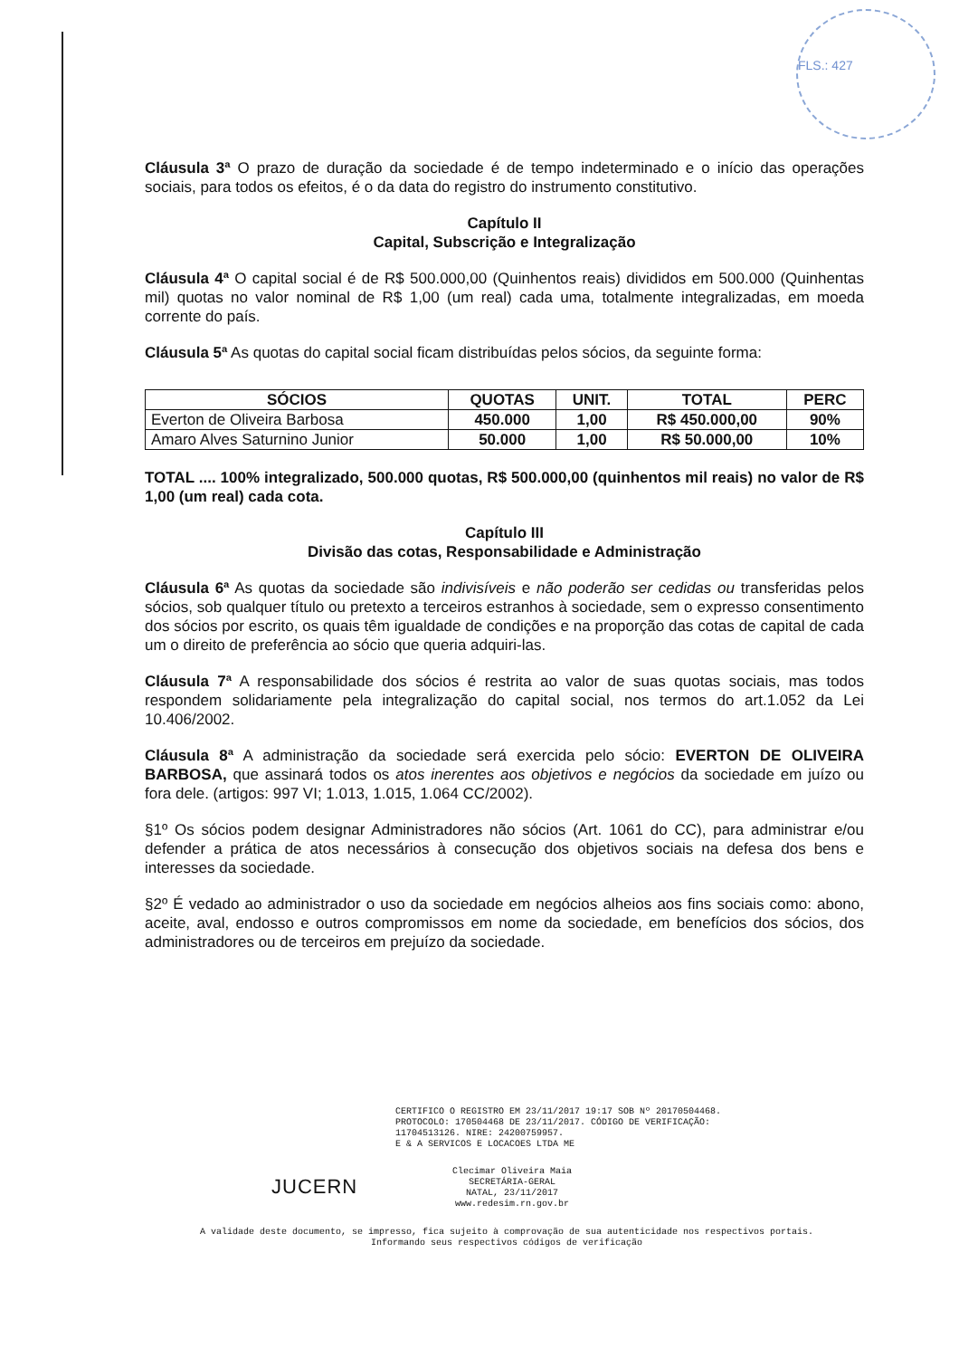FLS.: 427
Cláusula 3ª O prazo de duração da sociedade é de tempo indeterminado e o início das operações sociais, para todos os efeitos, é o da data do registro do instrumento constitutivo.
Capítulo II
Capital, Subscrição e Integralização
Cláusula 4ª O capital social é de R$ 500.000,00 (Quinhentos reais) divididos em 500.000 (Quinhentas mil) quotas no valor nominal de R$ 1,00 (um real) cada uma, totalmente integralizadas, em moeda corrente do país.
Cláusula 5ª As quotas do capital social ficam distribuídas pelos sócios, da seguinte forma:
| SÓCIOS | QUOTAS | UNIT. | TOTAL | PERC |
| --- | --- | --- | --- | --- |
| Everton de Oliveira Barbosa | 450.000 | 1,00 | R$ 450.000,00 | 90% |
| Amaro Alves Saturnino Junior | 50.000 | 1,00 | R$ 50.000,00 | 10% |
TOTAL .... 100% integralizado, 500.000 quotas, R$ 500.000,00 (quinhentos mil reais) no valor de R$ 1,00 (um real) cada cota.
Capítulo III
Divisão das cotas, Responsabilidade e Administração
Cláusula 6ª As quotas da sociedade são indivisíveis e não poderão ser cedidas ou transferidas pelos sócios, sob qualquer título ou pretexto a terceiros estranhos à sociedade, sem o expresso consentimento dos sócios por escrito, os quais têm igualdade de condições e na proporção das cotas de capital de cada um o direito de preferência ao sócio que queria adquiri-las.
Cláusula 7ª A responsabilidade dos sócios é restrita ao valor de suas quotas sociais, mas todos respondem solidariamente pela integralização do capital social, nos termos do art.1.052 da Lei 10.406/2002.
Cláusula 8ª A administração da sociedade será exercida pelo sócio: EVERTON DE OLIVEIRA BARBOSA, que assinará todos os atos inerentes aos objetivos e negócios da sociedade em juízo ou fora dele. (artigos: 997 VI; 1.013, 1.015, 1.064 CC/2002).
§1º Os sócios podem designar Administradores não sócios (Art. 1061 do CC), para administrar e/ou defender a prática de atos necessários à consecução dos objetivos sociais na defesa dos bens e interesses da sociedade.
§2º É vedado ao administrador o uso da sociedade em negócios alheios aos fins sociais como: abono, aceite, aval, endosso e outros compromissos em nome da sociedade, em benefícios dos sócios, dos administradores ou de terceiros em prejuízo da sociedade.
CERTIFICO O REGISTRO EM 23/11/2017 19:17 SOB Nº 20170504468.
PROTOCOLO: 170504468 DE 23/11/2017. CÓDIGO DE VERIFICAÇÃO:
11704513126. NIRE: 24200759957.
E & A SERVICOS E LOCACOES LTDA ME
JUCERN
Clecimar Oliveira Maia
SECRETÁRIA-GERAL
NATAL, 23/11/2017
www.redesim.rn.gov.br
A validade deste documento, se impresso, fica sujeito à comprovação de sua autenticidade nos respectivos portais.
Informando seus respectivos códigos de verificação